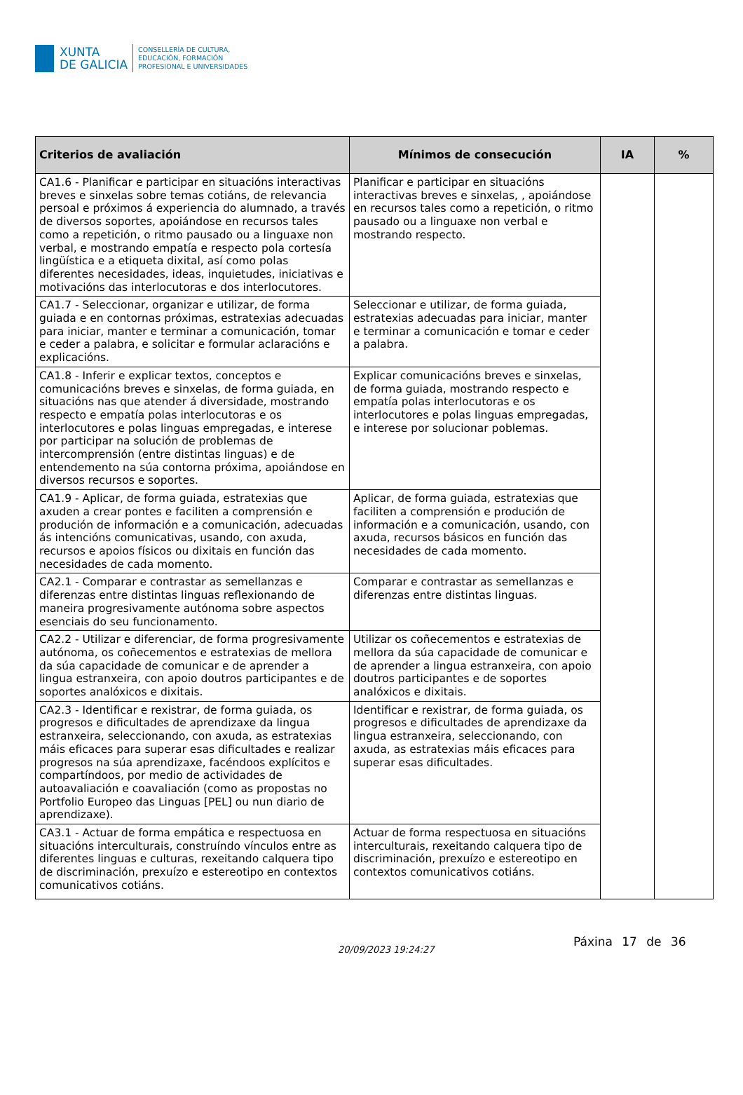XUNTA
DE GALICIA
CONSELLERÍA DE CULTURA,
EDUCACIÓN, FORMACIÓN
PROFESIONAL E UNIVERSIDADES
| Criterios de avaliación | Mínimos de consecución | IA | % |
| --- | --- | --- | --- |
| CA1.6 - Planificar e participar en situacións interactivas breves e sinxelas sobre temas cotiáns, de relevancia persoal e próximos á experiencia do alumnado, a través de diversos soportes, apoiándose en recursos tales como a repetición, o ritmo pausado ou a linguaxe non verbal, e mostrando empatía e respecto pola cortesía lingüística e a etiqueta dixital, así como polas diferentes necesidades, ideas, inquietudes, iniciativas e motivacións das interlocutoras e dos interlocutores. | Planificar e participar en situacións interactivas breves e sinxelas, , apoiándose en recursos tales como a repetición, o ritmo pausado ou a linguaxe non verbal e mostrando respecto. | | |
| CA1.7 - Seleccionar, organizar e utilizar, de forma guiada e en contornas próximas, estratexias adecuadas para iniciar, manter e terminar a comunicación, tomar e ceder a palabra, e solicitar e formular aclaracións e explicacións. | Seleccionar e utilizar, de forma guiada, estratexias adecuadas para iniciar, manter e terminar a comunicación e tomar e ceder a palabra. | | |
| CA1.8 - Inferir e explicar textos, conceptos e comunicacións breves e sinxelas, de forma guiada, en situacións nas que atender á diversidade, mostrando respecto e empatía polas interlocutoras e os interlocutores e polas linguas empregadas, e interese por participar na solución de problemas de intercomprensión (entre distintas linguas) e de entendemento na súa contorna próxima, apoiándose en diversos recursos e soportes. | Explicar comunicacións breves e sinxelas, de forma guiada, mostrando respecto e empatía polas interlocutoras e os interlocutores e polas linguas empregadas, e interese por solucionar poblemas. | | |
| CA1.9 - Aplicar, de forma guiada, estratexias que axuden a crear pontes e faciliten a comprensión e produción de información e a comunicación, adecuadas ás intencións comunicativas, usando, con axuda, recursos e apoios físicos ou dixitais en función das necesidades de cada momento. | Aplicar, de forma guiada, estratexias que faciliten a comprensión e produción de información e a comunicación, usando, con axuda, recursos básicos en función das necesidades de cada momento. | | |
| CA2.1 - Comparar e contrastar as semellanzas e diferenzas entre distintas linguas reflexionando de maneira progresivamente autónoma sobre aspectos esenciais do seu funcionamento. | Comparar e contrastar as semellanzas e diferenzas entre distintas linguas. | | |
| CA2.2 - Utilizar e diferenciar, de forma progresivamente autónoma, os coñecementos e estratexias de mellora da súa capacidade de comunicar e de aprender a lingua estranxeira, con apoio doutros participantes e de soportes analóxicos e dixitais. | Utilizar os coñecementos e estratexias de mellora da súa capacidade de comunicar e de aprender a lingua estranxeira, con apoio doutros participantes e de soportes analóxicos e dixitais. | | |
| CA2.3 - Identificar e rexistrar, de forma guiada, os progresos e dificultades de aprendizaxe da lingua estranxeira, seleccionando, con axuda, as estratexias máis eficaces para superar esas dificultades e realizar progresos na súa aprendizaxe, facéndoos explícitos e compartíndoos, por medio de actividades de autoavaliación e coavaliación (como as propostas no Portfolio Europeo das Linguas [PEL] ou nun diario de aprendizaxe). | Identificar e rexistrar, de forma guiada, os progresos e dificultades de aprendizaxe da lingua estranxeira, seleccionando, con axuda, as estratexias máis eficaces para superar esas dificultades. | | |
| CA3.1 - Actuar de forma empática e respectuosa en situacións interculturais, construíndo vínculos entre as diferentes linguas e culturas, rexeitando calquera tipo de discriminación, prexuízo e estereotipo en contextos comunicativos cotiáns. | Actuar de forma respectuosa en situacións interculturais, rexeitando calquera tipo de discriminación, prexuízo e estereotipo en contextos comunicativos cotiáns. | | |
20/09/2023 19:24:27
Páxina 17 de 36